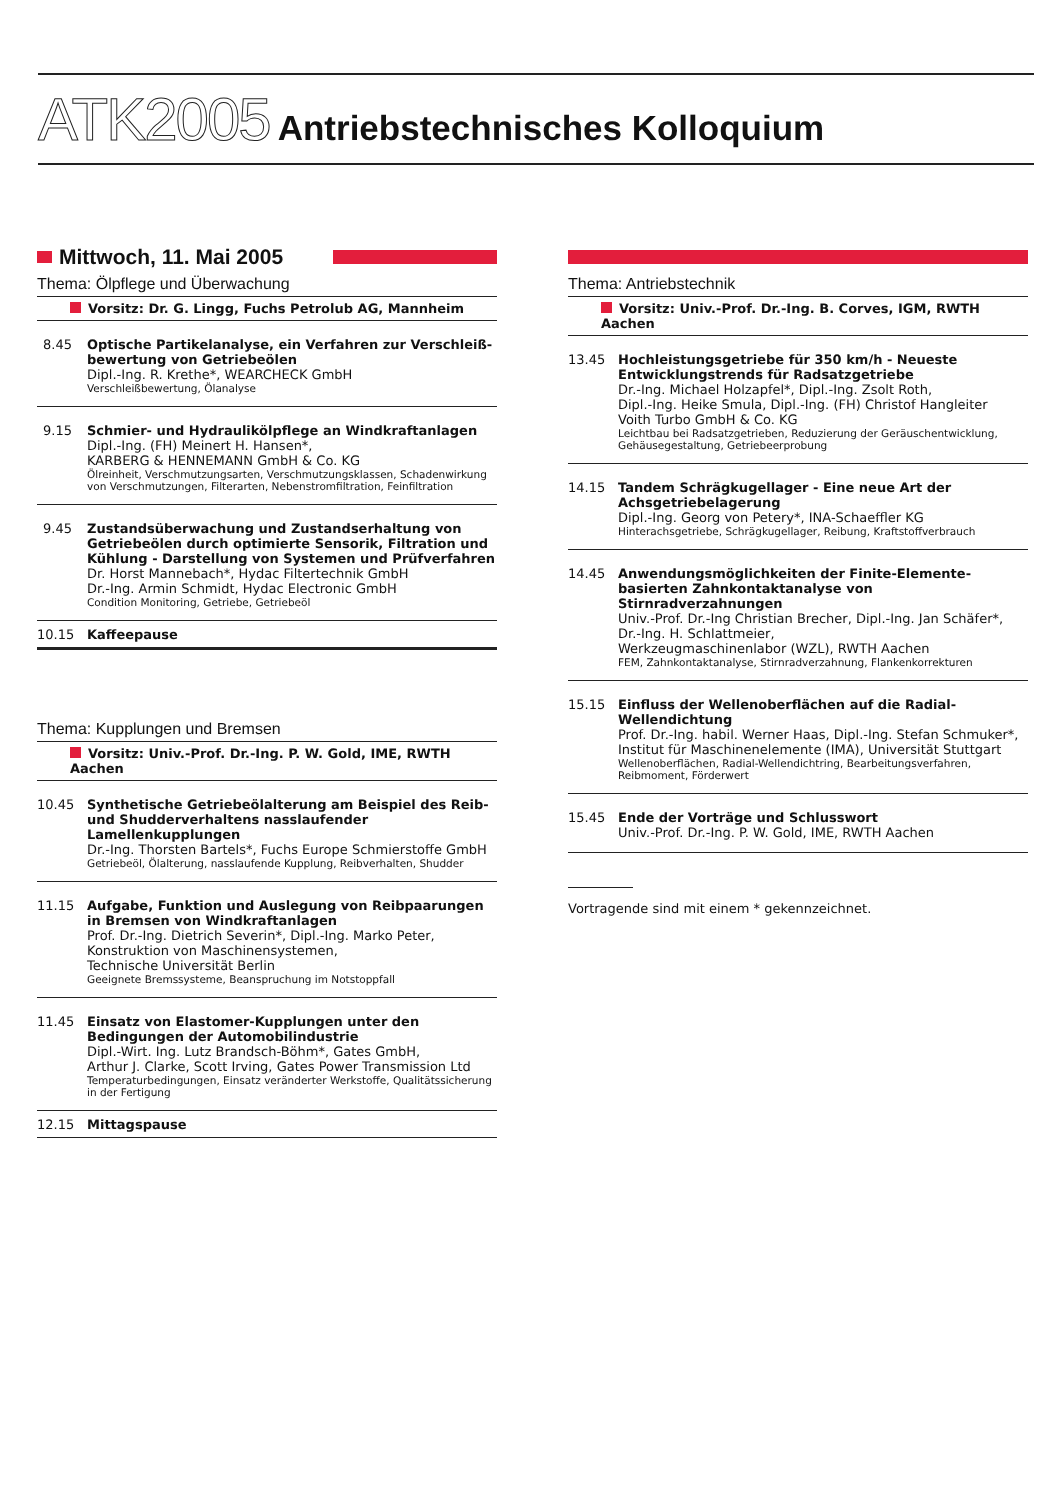ATK2005 Antriebstechnisches Kolloquium
Mittwoch, 11. Mai 2005
Thema: Ölpflege und Überwachung
Vorsitz: Dr. G. Lingg, Fuchs Petrolub AG, Mannheim
8.45 Optische Partikelanalyse, ein Verfahren zur Verschleiß-bewertung von Getriebeölen
Dipl.-Ing. R. Krethe*, WEARCHECK GmbH
Verschleißbewertung, Ölanalyse
9.15 Schmier- und Hydraulikölpflege an Windkraftanlagen
Dipl.-Ing. (FH) Meinert H. Hansen*,
KARBERG & HENNEMANN GmbH & Co. KG
Ölreinheit, Verschmutzungsarten, Verschmutzungsklassen, Schadenwirkung von Verschmutzungen, Filterarten, Nebenstromfiltration, Feinfiltration
9.45 Zustandsüberwachung und Zustandserhaltung von Getriebeölen durch optimierte Sensorik, Filtration und Kühlung - Darstellung von Systemen und Prüfverfahren
Dr. Horst Mannebach*, Hydac Filtertechnik GmbH
Dr.-Ing. Armin Schmidt, Hydac Electronic GmbH
Condition Monitoring, Getriebe, Getriebeöl
10.15 Kaffeepause
Thema: Kupplungen und Bremsen
Vorsitz: Univ.-Prof. Dr.-Ing. P. W. Gold, IME, RWTH Aachen
10.45 Synthetische Getriebeölalterung am Beispiel des Reib- und Shudderverhaltens nasslaufender Lamellenkupplungen
Dr.-Ing. Thorsten Bartels*, Fuchs Europe Schmierstoffe GmbH
Getriebeöl, Ölalterung, nasslaufende Kupplung, Reibverhalten, Shudder
11.15 Aufgabe, Funktion und Auslegung von Reibpaarungen in Bremsen von Windkraftanlagen
Prof. Dr.-Ing. Dietrich Severin*, Dipl.-Ing. Marko Peter,
Konstruktion von Maschinensystemen,
Technische Universität Berlin
Geeignete Bremssysteme, Beanspruchung im Notstoppfall
11.45 Einsatz von Elastomer-Kupplungen unter den Bedingungen der Automobilindustrie
Dipl.-Wirt. Ing. Lutz Brandsch-Böhm*, Gates GmbH,
Arthur J. Clarke, Scott Irving, Gates Power Transmission Ltd
Temperaturbedingungen, Einsatz veränderter Werkstoffe, Qualitätssicherung in der Fertigung
12.15 Mittagspause
Thema: Antriebstechnik
Vorsitz: Univ.-Prof. Dr.-Ing. B. Corves, IGM, RWTH Aachen
13.45 Hochleistungsgetriebe für 350 km/h - Neueste Entwicklungstrends für Radsatzgetriebe
Dr.-Ing. Michael Holzapfel*, Dipl.-Ing. Zsolt Roth,
Dipl.-Ing. Heike Smula, Dipl.-Ing. (FH) Christof Hangleiter
Voith Turbo GmbH & Co. KG
Leichtbau bei Radsatzgetrieben, Reduzierung der Geräuschentwicklung, Gehäusegestaltung, Getriebeerprobung
14.15 Tandem Schrägkugellager - Eine neue Art der Achsgetriebelagerung
Dipl.-Ing. Georg von Petery*, INA-Schaeffler KG
Hinterachsgetriebe, Schrägkugellager, Reibung, Kraftstoffverbrauch
14.45 Anwendungsmöglichkeiten der Finite-Elemente-basierten Zahnkontaktanalyse von Stirnradverzahnungen
Univ.-Prof. Dr.-Ing Christian Brecher, Dipl.-Ing. Jan Schäfer*,
Dr.-Ing. H. Schlattmeier,
Werkzeugmaschinenlabor (WZL), RWTH Aachen
FEM, Zahnkontaktanalyse, Stirnradverzahnung, Flankenkorrekturen
15.15 Einfluss der Wellenoberflächen auf die Radial-Wellendichtung
Prof. Dr.-Ing. habil. Werner Haas, Dipl.-Ing. Stefan Schmuker*,
Institut für Maschinenelemente (IMA), Universität Stuttgart
Wellenoberflächen, Radial-Wellendichtring, Bearbeitungsverfahren, Reibmoment, Förderwert
15.45 Ende der Vorträge und Schlusswort
Univ.-Prof. Dr.-Ing. P. W. Gold, IME, RWTH Aachen
Vortragende sind mit einem * gekennzeichnet.